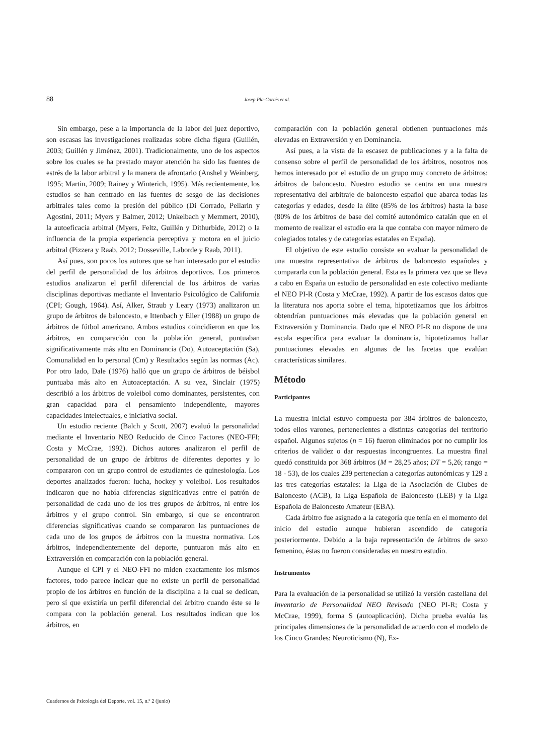88 Josep Pla-Cortés et al.
Sin embargo, pese a la importancia de la labor del juez deportivo, son escasas las investigaciones realizadas sobre dicha figura (Guillén, 2003; Guillén y Jiménez, 2001). Tradicionalmente, uno de los aspectos sobre los cuales se ha prestado mayor atención ha sido las fuentes de estrés de la labor arbitral y la manera de afrontarlo (Anshel y Weinberg, 1995; Martin, 2009; Rainey y Winterich, 1995). Más recientemente, los estudios se han centrado en las fuentes de sesgo de las decisiones arbitrales tales como la presión del público (Di Corrado, Pellarin y Agostini, 2011; Myers y Balmer, 2012; Unkelbach y Memmert, 2010), la autoeficacia arbitral (Myers, Feltz, Guillén y Dithurbide, 2012) o la influencia de la propia experiencia perceptiva y motora en el juicio arbitral (Pizzera y Raab, 2012; Dosseville, Laborde y Raab, 2011).
Así pues, son pocos los autores que se han interesado por el estudio del perfil de personalidad de los árbitros deportivos. Los primeros estudios analizaron el perfil diferencial de los árbitros de varias disciplinas deportivas mediante el Inventario Psicológico de California (CPI; Gough, 1964). Así, Alker, Straub y Leary (1973) analizaron un grupo de árbitros de baloncesto, e Ittenbach y Eller (1988) un grupo de árbitros de fútbol americano. Ambos estudios coincidieron en que los árbitros, en comparación con la población general, puntuaban significativamente más alto en Dominancia (Do), Autoaceptación (Sa), Comunalidad en lo personal (Cm) y Resultados según las normas (Ac). Por otro lado, Dale (1976) halló que un grupo de árbitros de béisbol puntuaba más alto en Autoaceptación. A su vez, Sinclair (1975) describió a los árbitros de voleibol como dominantes, persistentes, con gran capacidad para el pensamiento independiente, mayores capacidades intelectuales, e iniciativa social.
Un estudio reciente (Balch y Scott, 2007) evaluó la personalidad mediante el Inventario NEO Reducido de Cinco Factores (NEO-FFI; Costa y McCrae, 1992). Dichos autores analizaron el perfil de personalidad de un grupo de árbitros de diferentes deportes y lo compararon con un grupo control de estudiantes de quinesiología. Los deportes analizados fueron: lucha, hockey y voleibol. Los resultados indicaron que no había diferencias significativas entre el patrón de personalidad de cada uno de los tres grupos de árbitros, ni entre los árbitros y el grupo control. Sin embargo, sí que se encontraron diferencias significativas cuando se compararon las puntuaciones de cada uno de los grupos de árbitros con la muestra normativa. Los árbitros, independientemente del deporte, puntuaron más alto en Extraversión en comparación con la población general.
Aunque el CPI y el NEO-FFI no miden exactamente los mismos factores, todo parece indicar que no existe un perfil de personalidad propio de los árbitros en función de la disciplina a la cual se dedican, pero sí que existiría un perfil diferencial del árbitro cuando éste se le compara con la población general. Los resultados indican que los árbitros, en
comparación con la población general obtienen puntuaciones más elevadas en Extraversión y en Dominancia.
Así pues, a la vista de la escasez de publicaciones y a la falta de consenso sobre el perfil de personalidad de los árbitros, nosotros nos hemos interesado por el estudio de un grupo muy concreto de árbitros: árbitros de baloncesto. Nuestro estudio se centra en una muestra representativa del arbitraje de baloncesto español que abarca todas las categorías y edades, desde la élite (85% de los árbitros) hasta la base (80% de los árbitros de base del comité autonómico catalán que en el momento de realizar el estudio era la que contaba con mayor número de colegiados totales y de categorías estatales en España).
El objetivo de este estudio consiste en evaluar la personalidad de una muestra representativa de árbitros de baloncesto españoles y compararla con la población general. Esta es la primera vez que se lleva a cabo en España un estudio de personalidad en este colectivo mediante el NEO PI-R (Costa y McCrae, 1992). A partir de los escasos datos que la literatura nos aporta sobre el tema, hipotetizamos que los árbitros obtendrían puntuaciones más elevadas que la población general en Extraversión y Dominancia. Dado que el NEO PI-R no dispone de una escala específica para evaluar la dominancia, hipotetizamos hallar puntuaciones elevadas en algunas de las facetas que evalúan características similares.
Método
Participantes
La muestra inicial estuvo compuesta por 384 árbitros de baloncesto, todos ellos varones, pertenecientes a distintas categorías del territorio español. Algunos sujetos (n = 16) fueron eliminados por no cumplir los criterios de validez o dar respuestas incongruentes. La muestra final quedó constituida por 368 árbitros (M = 28,25 años; DT = 5,26; rango = 18 - 53), de los cuales 239 pertenecían a categorías autonómicas y 129 a las tres categorías estatales: la Liga de la Asociación de Clubes de Baloncesto (ACB), la Liga Española de Baloncesto (LEB) y la Liga Española de Baloncesto Amateur (EBA).
Cada árbitro fue asignado a la categoría que tenía en el momento del inicio del estudio aunque hubieran ascendido de categoría posteriormente. Debido a la baja representación de árbitros de sexo femenino, éstas no fueron consideradas en nuestro estudio.
Instrumentos
Para la evaluación de la personalidad se utilizó la versión castellana del Inventario de Personalidad NEO Revisado (NEO PI-R; Costa y McCrae, 1999), forma S (autoaplicación). Dicha prueba evalúa las principales dimensiones de la personalidad de acuerdo con el modelo de los Cinco Grandes: Neuroticismo (N), Ex-
Cuadernos de Psicología del Deporte, vol. 15, n.º 2 (junio)